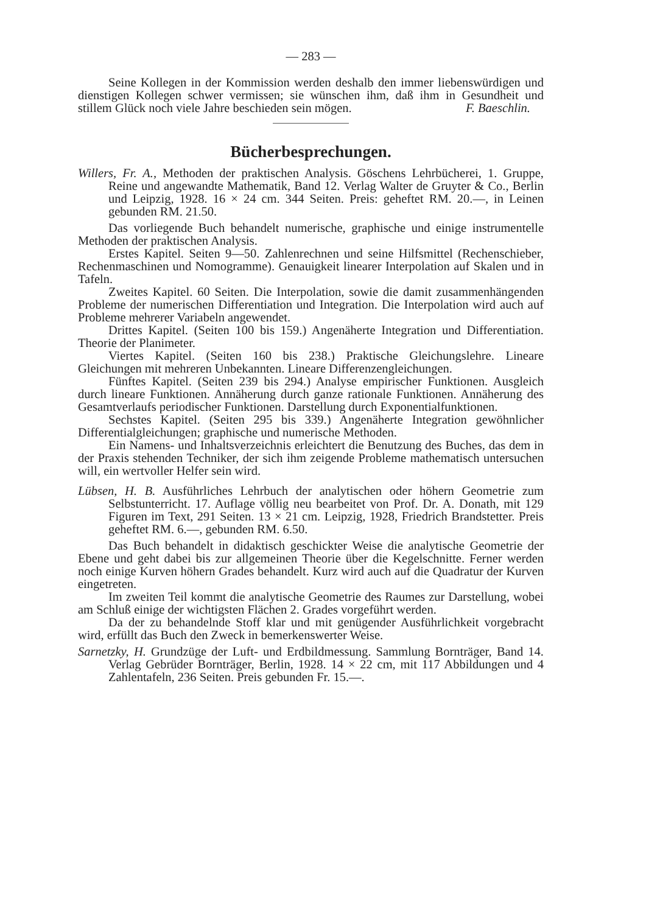— 283 —
Seine Kollegen in der Kommission werden deshalb den immer liebenswürdigen und dienstigen Kollegen schwer vermissen; sie wünschen ihm, daß ihm in Gesundheit und stillem Glück noch viele Jahre beschieden sein mögen. F. Baeschlin.
Bücherbesprechungen.
Willers, Fr. A., Methoden der praktischen Analysis. Göschens Lehrbücherei, 1. Gruppe, Reine und angewandte Mathematik, Band 12. Verlag Walter de Gruyter & Co., Berlin und Leipzig, 1928. 16 × 24 cm. 344 Seiten. Preis: geheftet RM. 20.—, in Leinen gebunden RM. 21.50.
Das vorliegende Buch behandelt numerische, graphische und einige instrumentelle Methoden der praktischen Analysis.
Erstes Kapitel. Seiten 9—50. Zahlenrechnen und seine Hilfsmittel (Rechenschieber, Rechenmaschinen und Nomogramme). Genauigkeit linearer Interpolation auf Skalen und in Tafeln.
Zweites Kapitel. 60 Seiten. Die Interpolation, sowie die damit zusammenhängenden Probleme der numerischen Differentiation und Integration. Die Interpolation wird auch auf Probleme mehrerer Variabeln angewendet.
Drittes Kapitel. (Seiten 100 bis 159.) Angenäherte Integration und Differentiation. Theorie der Planimeter.
Viertes Kapitel. (Seiten 160 bis 238.) Praktische Gleichungslehre. Lineare Gleichungen mit mehreren Unbekannten. Lineare Differenzengleichungen.
Fünftes Kapitel. (Seiten 239 bis 294.) Analyse empirischer Funktionen. Ausgleich durch lineare Funktionen. Annäherung durch ganze rationale Funktionen. Annäherung des Gesamtverlaufs periodischer Funktionen. Darstellung durch Exponentialfunktionen.
Sechstes Kapitel. (Seiten 295 bis 339.) Angenäherte Integration gewöhnlicher Differentialgleichungen; graphische und numerische Methoden.
Ein Namens- und Inhaltsverzeichnis erleichtert die Benutzung des Buches, das dem in der Praxis stehenden Techniker, der sich ihm zeigende Probleme mathematisch untersuchen will, ein wertvoller Helfer sein wird.
Lübsen, H. B. Ausführliches Lehrbuch der analytischen oder höhern Geometrie zum Selbstunterricht. 17. Auflage völlig neu bearbeitet von Prof. Dr. A. Donath, mit 129 Figuren im Text, 291 Seiten. 13 × 21 cm. Leipzig, 1928, Friedrich Brandstetter. Preis geheftet RM. 6.—, gebunden RM. 6.50.
Das Buch behandelt in didaktisch geschickter Weise die analytische Geometrie der Ebene und geht dabei bis zur allgemeinen Theorie über die Kegelschnitte. Ferner werden noch einige Kurven höhern Grades behandelt. Kurz wird auch auf die Quadratur der Kurven eingetreten.
Im zweiten Teil kommt die analytische Geometrie des Raumes zur Darstellung, wobei am Schluß einige der wichtigsten Flächen 2. Grades vorgeführt werden.
Da der zu behandelnde Stoff klar und mit genügender Ausführlichkeit vorgebracht wird, erfüllt das Buch den Zweck in bemerkenswerter Weise.
Sarnetzky, H. Grundzüge der Luft- und Erdbildmessung. Sammlung Bornträger, Band 14. Verlag Gebrüder Bornträger, Berlin, 1928. 14 × 22 cm, mit 117 Abbildungen und 4 Zahlentafeln, 236 Seiten. Preis gebunden Fr. 15.—.